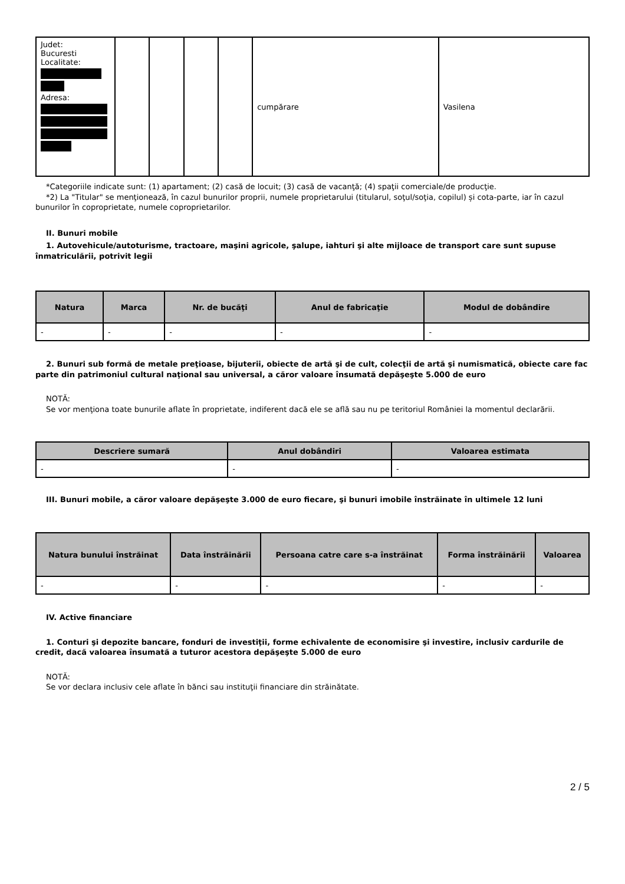| Judet: Bucuresti Localitate: Adresa: | | | | | cumpărare | Vasilena |
*Categoriile indicate sunt: (1) apartament; (2) casă de locuit; (3) casă de vacanţă; (4) spaţii comerciale/de producţie.
*2) La "Titular" se menţionează, în cazul bunurilor proprii, numele proprietarului (titularul, soţul/soţia, copilul) și cota-parte, iar în cazul bunurilor în coproprietate, numele coproprietarilor.
II. Bunuri mobile
1. Autovehicule/autoturisme, tractoare, maşini agricole, şalupe, iahturi şi alte mijloace de transport care sunt supuse înmatriculării, potrivit legii
| Natura | Marca | Nr. de bucăţi | Anul de fabricaţie | Modul de dobândire |
| --- | --- | --- | --- | --- |
| - | - | - | - | - |
2. Bunuri sub formă de metale preţioase, bijuterii, obiecte de artă şi de cult, colecţii de artă şi numismatică, obiecte care fac parte din patrimoniul cultural naţional sau universal, a căror valoare însumată depăşeşte 5.000 de euro
NOTĂ:
Se vor menţiona toate bunurile aflate în proprietate, indiferent dacă ele se află sau nu pe teritoriul României la momentul declarării.
| Descriere sumară | Anul dobândiri | Valoarea estimata |
| --- | --- | --- |
| - | - | - |
III. Bunuri mobile, a căror valoare depăşeşte 3.000 de euro fiecare, şi bunuri imobile înstrăinate în ultimele 12 luni
| Natura bunului înstrăinat | Data înstrăinării | Persoana catre care s-a înstrăinat | Forma înstrăinării | Valoarea |
| --- | --- | --- | --- | --- |
| - | - | - | - | - |
IV. Active financiare
1. Conturi şi depozite bancare, fonduri de investiţii, forme echivalente de economisire şi investire, inclusiv cardurile de credit, dacă valoarea însumată a tuturor acestora depăşeşte 5.000 de euro
NOTĂ:
Se vor declara inclusiv cele aflate în bănci sau instituţii financiare din străinătate.
2 / 5